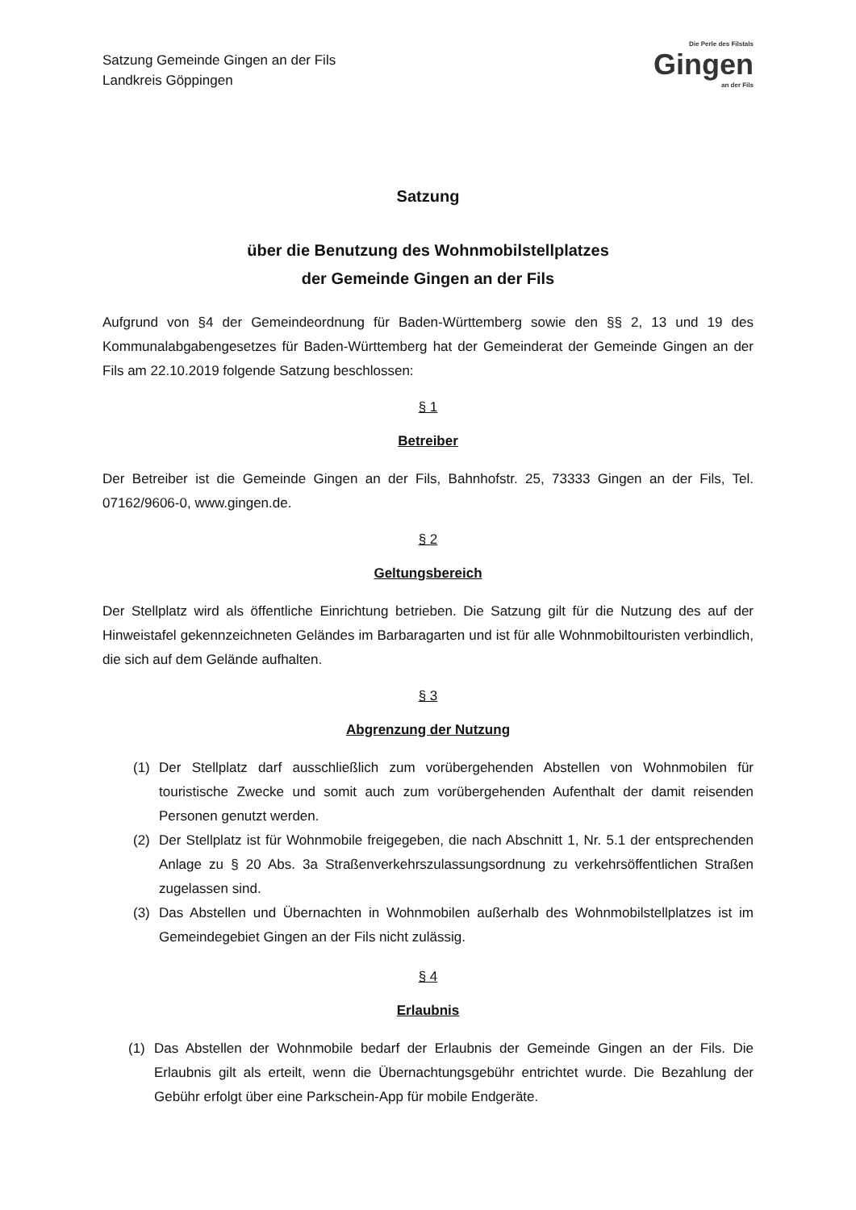Satzung Gemeinde Gingen an der Fils
Landkreis Göppingen
Die Perle des Filstals
Gingen
an der Fils
Satzung
über die Benutzung des Wohnmobilstellplatzes
der Gemeinde Gingen an der Fils
Aufgrund von §4 der Gemeindeordnung für Baden-Württemberg sowie den §§ 2, 13 und 19 des Kommunalabgabengesetzes für Baden-Württemberg hat der Gemeinderat der Gemeinde Gingen an der Fils am 22.10.2019 folgende Satzung beschlossen:
§ 1
Betreiber
Der Betreiber ist die Gemeinde Gingen an der Fils, Bahnhofstr. 25, 73333 Gingen an der Fils, Tel. 07162/9606-0, www.gingen.de.
§ 2
Geltungsbereich
Der Stellplatz wird als öffentliche Einrichtung betrieben. Die Satzung gilt für die Nutzung des auf der Hinweistafel gekennzeichneten Geländes im Barbaragarten und ist für alle Wohnmobiltouristen verbindlich, die sich auf dem Gelände aufhalten.
§ 3
Abgrenzung der Nutzung
(1) Der Stellplatz darf ausschließlich zum vorübergehenden Abstellen von Wohnmobilen für touristische Zwecke und somit auch zum vorübergehenden Aufenthalt der damit reisenden Personen genutzt werden.
(2) Der Stellplatz ist für Wohnmobile freigegeben, die nach Abschnitt 1, Nr. 5.1 der entsprechenden Anlage zu § 20 Abs. 3a Straßenverkehrszulassungsordnung zu verkehrsöffentlichen Straßen zugelassen sind.
(3) Das Abstellen und Übernachten in Wohnmobilen außerhalb des Wohnmobilstellplatzes ist im Gemeindegebiet Gingen an der Fils nicht zulässig.
§ 4
Erlaubnis
(1) Das Abstellen der Wohnmobile bedarf der Erlaubnis der Gemeinde Gingen an der Fils. Die Erlaubnis gilt als erteilt, wenn die Übernachtungsgebühr entrichtet wurde. Die Bezahlung der Gebühr erfolgt über eine Parkschein-App für mobile Endgeräte.